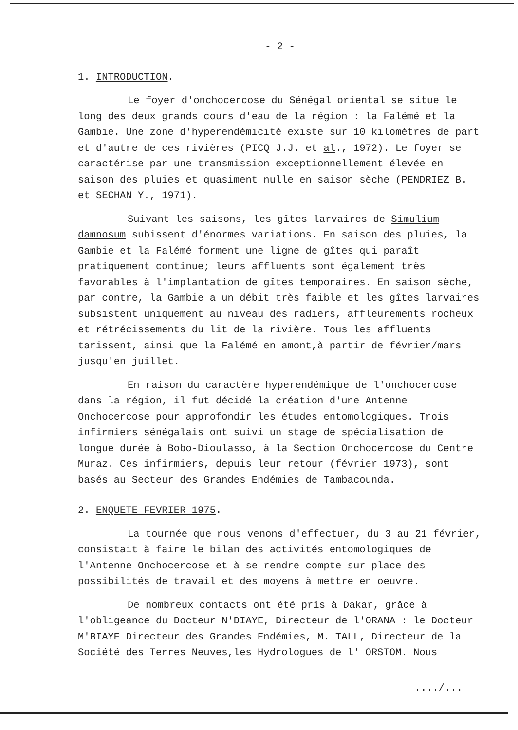- 2 -
1. INTRODUCTION.
Le foyer d'onchocercose du Sénégal oriental se situe le long des deux grands cours d'eau de la région : la Falémé et la Gambie. Une zone d'hyperendémicité existe sur 10 kilomètres de part et d'autre de ces rivières (PICQ J.J. et al., 1972). Le foyer se caractérise par une transmission exceptionnellement élevée en saison des pluies et quasiment nulle en saison sèche (PENDRIEZ B. et SECHAN Y., 1971).
Suivant les saisons, les gîtes larvaires de Simulium damnosum subissent d'énormes variations. En saison des pluies, la Gambie et la Falémé forment une ligne de gîtes qui paraît pratiquement continue; leurs affluents sont également très favorables à l'implantation de gîtes temporaires. En saison sèche, par contre, la Gambie a un débit très faible et les gîtes larvaires subsistent uniquement au niveau des radiers, affleurements rocheux et rétrécissements du lit de la rivière. Tous les affluents tarissent, ainsi que la Falémé en amont,à partir de février/mars jusqu'en juillet.
En raison du caractère hyperendémique de l'onchocercose dans la région, il fut décidé la création d'une Antenne Onchocercose pour approfondir les études entomologiques. Trois infirmiers sénégalais ont suivi un stage de spécialisation de longue durée à Bobo-Dioulasso, à la Section Onchocercose du Centre Muraz. Ces infirmiers, depuis leur retour (février 1973), sont basés au Secteur des Grandes Endémies de Tambacounda.
2. ENQUETE FEVRIER 1975.
La tournée que nous venons d'effectuer, du 3 au 21 février, consistait à faire le bilan des activités entomologiques de l'Antenne Onchocercose et à se rendre compte sur place des possibilités de travail et des moyens à mettre en oeuvre.
De nombreux contacts ont été pris à Dakar, grâce à l'obligeance du Docteur N'DIAYE, Directeur de l'ORANA : le Docteur M'BIAYE Directeur des Grandes Endémies, M. TALL, Directeur de la Société des Terres Neuves,les Hydrologues de l' ORSTOM. Nous
..../...